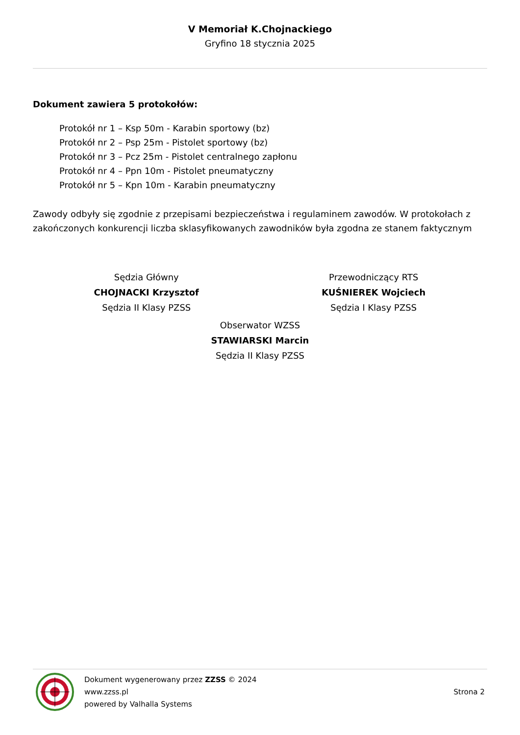V Memoriał K.Chojnackiego
Gryfino 18 stycznia 2025
Dokument zawiera 5 protokołów:
Protokół nr 1 – Ksp 50m - Karabin sportowy (bz)
Protokół nr 2 – Psp 25m - Pistolet sportowy (bz)
Protokół nr 3 – Pcz 25m - Pistolet centralnego zapłonu
Protokół nr 4 – Ppn 10m - Pistolet pneumatyczny
Protokół nr 5 – Kpn 10m - Karabin pneumatyczny
Zawody odbyły się zgodnie z przepisami bezpieczeństwa i regulaminem zawodów. W protokołach z zakończonych konkurencji liczba sklasyfikowanych zawodników była zgodna ze stanem faktycznym
Sędzia Główny
CHOJNACKI Krzysztof
Sędzia II Klasy PZSS
Przewodniczący RTS
KUŚNIEREK Wojciech
Sędzia I Klasy PZSS
Obserwator WZSS
STAWIARSKI Marcin
Sędzia II Klasy PZSS
Dokument wygenerowany przez ZZSS © 2024
www.zzss.pl
powered by Valhalla Systems
Strona 2